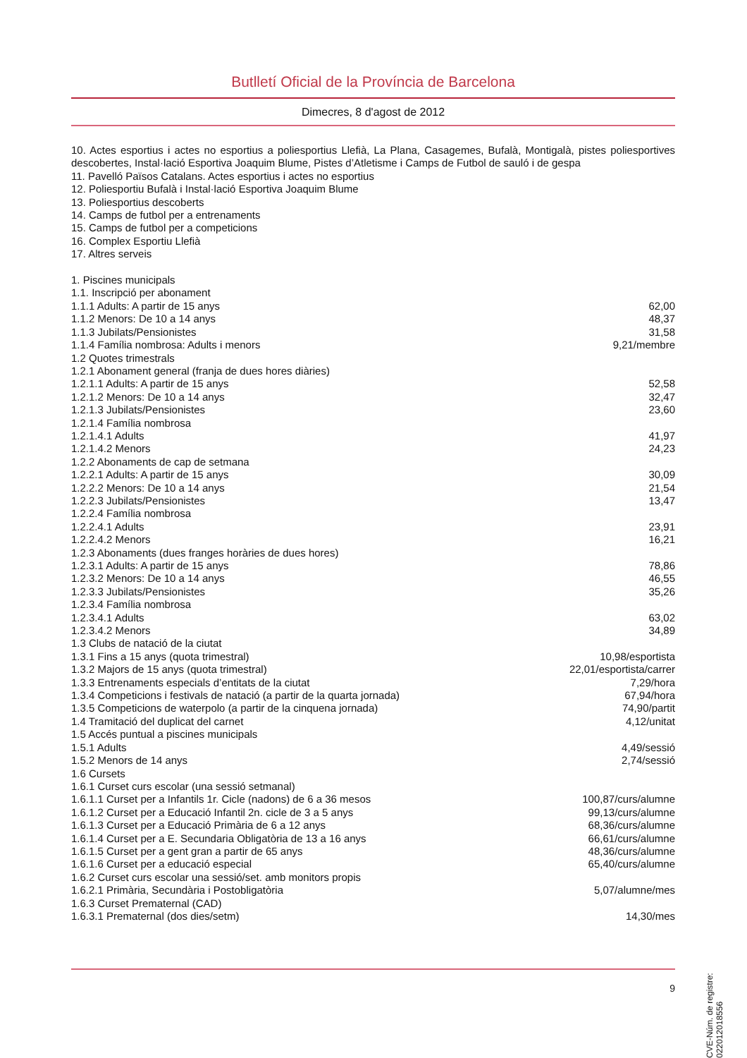Butlletí Oficial de la Província de Barcelona
Dimecres, 8 d'agost de 2012
10. Actes esportius i actes no esportius a poliesportius Llefià, La Plana, Casagemes, Bufalà, Montigalà, pistes poliesportives descobertes, Instal·lació Esportiva Joaquim Blume, Pistes d’Atletisme i Camps de Futbol de sauló i de gespa
11. Pavelló Països Catalans. Actes esportius i actes no esportius
12. Poliesportiu Bufalà i Instal·lació Esportiva Joaquim Blume
13. Poliesportius descoberts
14. Camps de futbol per a entrenaments
15. Camps de futbol per a competicions
16. Complex Esportiu Llefià
17. Altres serveis
| 1. Piscines municipals | |
| 1.1. Inscripció per abonament | |
| 1.1.1 Adults: A partir de 15 anys | 62,00 |
| 1.1.2 Menors: De 10 a 14 anys | 48,37 |
| 1.1.3 Jubilats/Pensionistes | 31,58 |
| 1.1.4 Família nombrosa: Adults i menors | 9,21/membre |
| 1.2 Quotes trimestrals | |
| 1.2.1 Abonament general (franja de dues hores diàries) | |
| 1.2.1.1 Adults: A partir de 15 anys | 52,58 |
| 1.2.1.2 Menors: De 10 a 14 anys | 32,47 |
| 1.2.1.3 Jubilats/Pensionistes | 23,60 |
| 1.2.1.4 Família nombrosa | |
| 1.2.1.4.1 Adults | 41,97 |
| 1.2.1.4.2 Menors | 24,23 |
| 1.2.2 Abonaments de cap de setmana | |
| 1.2.2.1 Adults: A partir de 15 anys | 30,09 |
| 1.2.2.2 Menors: De 10 a 14 anys | 21,54 |
| 1.2.2.3 Jubilats/Pensionistes | 13,47 |
| 1.2.2.4 Família nombrosa | |
| 1.2.2.4.1 Adults | 23,91 |
| 1.2.2.4.2 Menors | 16,21 |
| 1.2.3 Abonaments (dues franges horàries de dues hores) | |
| 1.2.3.1 Adults: A partir de 15 anys | 78,86 |
| 1.2.3.2 Menors: De 10 a 14 anys | 46,55 |
| 1.2.3.3 Jubilats/Pensionistes | 35,26 |
| 1.2.3.4 Família nombrosa | |
| 1.2.3.4.1 Adults | 63,02 |
| 1.2.3.4.2 Menors | 34,89 |
| 1.3 Clubs de natació de la ciutat | |
| 1.3.1 Fins a 15 anys (quota trimestral) | 10,98/esportista |
| 1.3.2 Majors de 15 anys (quota trimestral) | 22,01/esportista/carrer |
| 1.3.3 Entrenaments especials d’entitats de la ciutat | 7,29/hora |
| 1.3.4 Competicions i festivals de natació (a partir de la quarta jornada) | 67,94/hora |
| 1.3.5 Competicions de waterpolo (a partir de la cinquena jornada) | 74,90/partit |
| 1.4 Tramitació del duplicat del carnet | 4,12/unitat |
| 1.5 Accés puntual a piscines municipals | |
| 1.5.1 Adults | 4,49/sessió |
| 1.5.2 Menors de 14 anys | 2,74/sessió |
| 1.6 Cursets | |
| 1.6.1 Curset curs escolar (una sessió setmanal) | |
| 1.6.1.1 Curset per a Infantils 1r. Cicle (nadons) de 6 a 36 mesos | 100,87/curs/alumne |
| 1.6.1.2 Curset per a Educació Infantil 2n. cicle de 3 a 5 anys | 99,13/curs/alumne |
| 1.6.1.3 Curset per a Educació Primària de 6 a 12 anys | 68,36/curs/alumne |
| 1.6.1.4 Curset per a E. Secundaria Obligatòria de 13 a 16 anys | 66,61/curs/alumne |
| 1.6.1.5 Curset per a gent gran a partir de 65 anys | 48,36/curs/alumne |
| 1.6.1.6 Curset per a educació especial | 65,40/curs/alumne |
| 1.6.2 Curset curs escolar una sessió/set. amb monitors propis | |
| 1.6.2.1 Primària, Secundària i Postobligatòria | 5,07/alumne/mes |
| 1.6.3 Curset Prematernal (CAD) | |
| 1.6.3.1 Prematernal (dos dies/setm) | 14,30/mes |
9
CVE-Núm. de registre: 022012018556